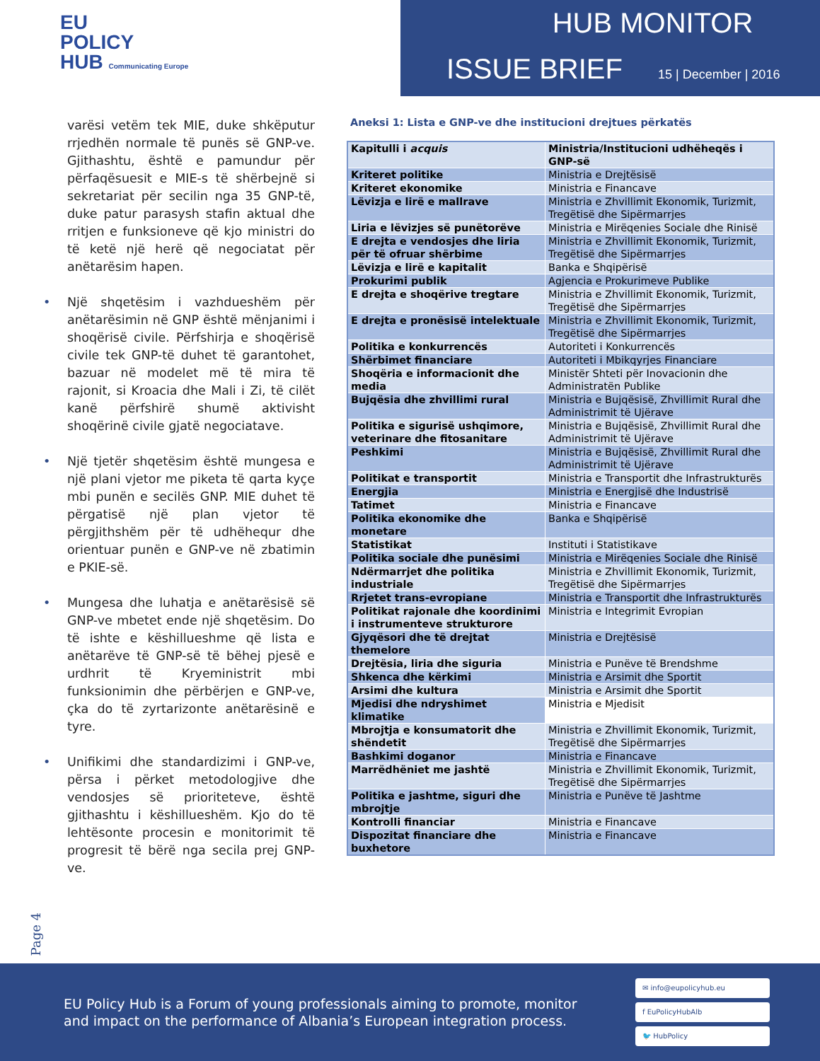EU
POLICY
HUB Communicating Europe
HUB MONITOR
ISSUE BRIEF 15 | December | 2016
varësi vetëm tek MIE, duke shkëputur rrjedhën normale të punës së GNP-ve. Gjithashtu, është e pamundur për përfaqësuesit e MIE-s të shërbejnë si sekretariat për secilin nga 35 GNP-të, duke patur parasysh stafin aktual dhe rritjen e funksioneve që kjo ministri do të ketë një herë që negociatat për anëtarësim hapen.
• Një shqetësim i vazhdueshëm për anëtarësimin në GNP është mënjanimi i shoqërisë civile. Përfshirja e shoqërisë civile tek GNP-të duhet të garantohet, bazuar në modelet më të mira të rajonit, si Kroacia dhe Mali i Zi, të cilët kanë përfshirë shumë aktivisht shoqërinë civile gjatë negociatave.
• Një tjetër shqetësim është mungesa e një plani vjetor me piketa të qarta kyçe mbi punën e secilës GNP. MIE duhet të përgatisë një plan vjetor të përgjithshëm për të udhëhequr dhe orientuar punën e GNP-ve në zbatimin e PKIE-së.
• Mungesa dhe luhatja e anëtarësisë së GNP-ve mbetet ende një shqetësim. Do të ishte e këshillueshme që lista e anëtarëve të GNP-së të bëhej pjesë e urdhrit të Kryeministrit mbi funksionimin dhe përbërjen e GNP-ve, çka do të zyrtarizonte anëtarësinë e tyre.
• Unifikimi dhe standardizimi i GNP-ve, përsa i përket metodologjive dhe vendosjes së prioriteteve, është gjithashtu i këshillueshëm. Kjo do të lehtësonte procesin e monitorimit të progresit të bërë nga secila prej GNP-ve.
Aneksi 1: Lista e GNP-ve dhe institucioni drejtues përkatës
| Kapitulli i acquis | Ministria/Institucioni udhëheqës i GNP-së |
| --- | --- |
| Kriteret politike | Ministria e Drejtësisë |
| Kriteret ekonomike | Ministria e Financave |
| Lëvizja e lirë e mallrave | Ministria e Zhvillimit Ekonomik, Turizmit, Tregëtisë dhe Sipërmarrjes |
| Liria e lëvizjes së punëtorëve | Ministria e Mirëqenies Sociale dhe Rinisë |
| E drejta e vendosjes dhe liria për të ofruar shërbime | Ministria e Zhvillimit Ekonomik, Turizmit, Tregëtisë dhe Sipërmarrjes |
| Lëvizja e lirë e kapitalit | Banka e Shqipërisë |
| Prokurimi publik | Agjencia e Prokurimeve Publike |
| E drejta e shoqërive tregtare | Ministria e Zhvillimit Ekonomik, Turizmit, Tregëtisë dhe Sipërmarrjes |
| E drejta e pronësisë intelektuale | Ministria e Zhvillimit Ekonomik, Turizmit, Tregëtisë dhe Sipërmarrjes |
| Politika e konkurrencës | Autoriteti i Konkurrencës |
| Shërbimet financiare | Autoriteti i Mbikqyrjes Financiare |
| Shoqëria e informacionit dhe media | Ministër Shteti për Inovacionin dhe Administratën Publike |
| Bujqësia dhe zhvillimi rural | Ministria e Bujqësisë, Zhvillimit Rural dhe Administrimit të Ujërave |
| Politika e sigurisë ushqimore, veterinare dhe fitosanitare | Ministria e Bujqësisë, Zhvillimit Rural dhe Administrimit të Ujërave |
| Peshkimi | Ministria e Bujqësisë, Zhvillimit Rural dhe Administrimit të Ujërave |
| Politikat e transportit | Ministria e Transportit dhe Infrastrukturës |
| Energjia | Ministria e Energjisë dhe Industrisë |
| Tatimet | Ministria e Financave |
| Politika ekonomike dhe monetare | Banka e Shqipërisë |
| Statistikat | Instituti i Statistikave |
| Politika sociale dhe punësimi | Ministria e Mirëqenies Sociale dhe Rinisë |
| Ndërmarrjet dhe politika industriale | Ministria e Zhvillimit Ekonomik, Turizmit, Tregëtisë dhe Sipërmarrjes |
| Rrjetet trans-evropiane | Ministria e Transportit dhe Infrastrukturës |
| Politikat rajonale dhe koordinimi i instrumenteve strukturore | Ministria e Integrimit Evropian |
| Gjyqësori dhe të drejtat themelore | Ministria e Drejtësisë |
| Drejtësia, liria dhe siguria | Ministria e Punëve të Brendshme |
| Shkenca dhe kërkimi | Ministria e Arsimit dhe Sportit |
| Arsimi dhe kultura | Ministria e Arsimit dhe Sportit |
| Mjedisi dhe ndryshimet klimatike | Ministria e Mjedisit |
| Mbrojtja e konsumatorit dhe shëndetit | Ministria e Zhvillimit Ekonomik, Turizmit, Tregëtisë dhe Sipërmarrjes |
| Bashkimi doganor | Ministria e Financave |
| Marrëdhëniet me jashtë | Ministria e Zhvillimit Ekonomik, Turizmit, Tregëtisë dhe Sipërmarrjes |
| Politika e jashtme, siguri dhe mbrojtje | Ministria e Punëve të Jashtme |
| Kontrolli financiar | Ministria e Financave |
| Dispozitat financiare dhe buxhetore | Ministria e Financave |
Page 4
EU Policy Hub is a Forum of young professionals aiming to promote, monitor and impact on the performance of Albania’s European integration process.
✉ info@eupolicyhub.eu
f EuPolicyHubAlb
🐦 HubPolicy